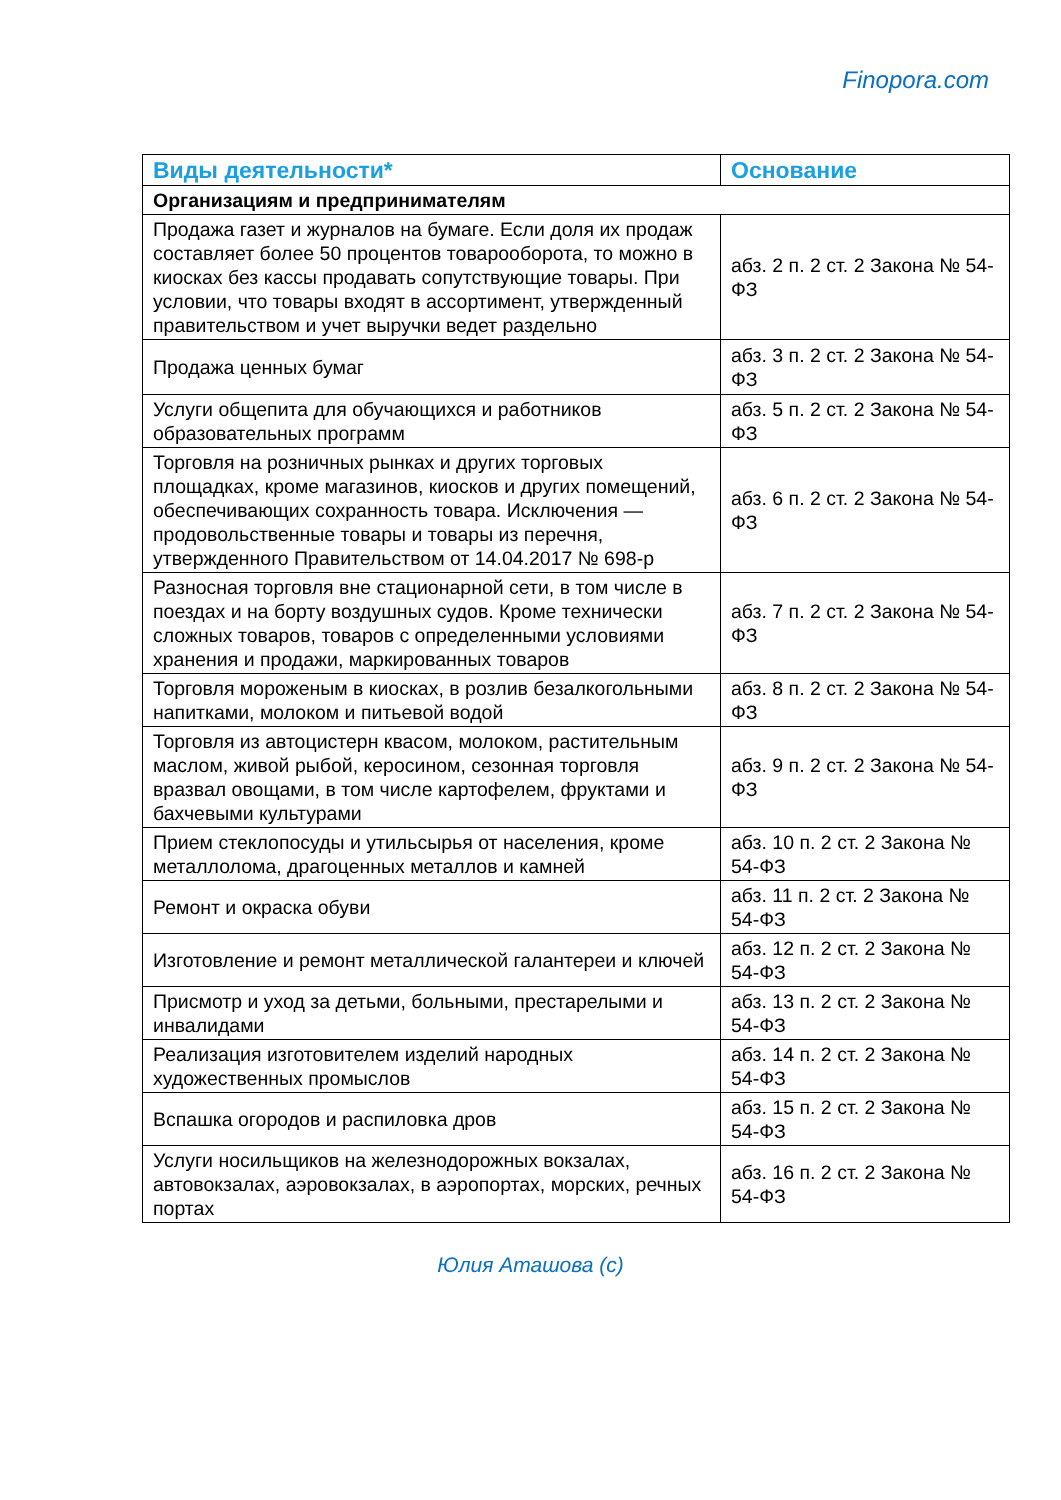Finopora.com
| Виды деятельности* | Основание |
| --- | --- |
| Организациям и предпринимателям | |
| Продажа газет и журналов на бумаге. Если доля их продаж составляет более 50 процентов товарооборота, то можно в киосках без кассы продавать сопутствующие товары. При условии, что товары входят в ассортимент, утвержденный правительством и учет выручки ведет раздельно | абз. 2 п. 2 ст. 2 Закона № 54-ФЗ |
| Продажа ценных бумаг | абз. 3 п. 2 ст. 2 Закона № 54-ФЗ |
| Услуги общепита для обучающихся и работников образовательных программ | абз. 5 п. 2 ст. 2 Закона № 54-ФЗ |
| Торговля на розничных рынках и других торговых площадках, кроме магазинов, киосков и других помещений, обеспечивающих сохранность товара. Исключения — продовольственные товары и товары из перечня, утвержденного Правительством от 14.04.2017 № 698-р | абз. 6 п. 2 ст. 2 Закона № 54-ФЗ |
| Разносная торговля вне стационарной сети, в том числе в поездах и на борту воздушных судов. Кроме технически сложных товаров, товаров с определенными условиями хранения и продажи, маркированных товаров | абз. 7 п. 2 ст. 2 Закона № 54-ФЗ |
| Торговля мороженым в киосках, в розлив безалкогольными напитками, молоком и питьевой водой | абз. 8 п. 2 ст. 2 Закона № 54-ФЗ |
| Торговля из автоцистерн квасом, молоком, растительным маслом, живой рыбой, керосином, сезонная торговля вразвал овощами, в том числе картофелем, фруктами и бахчевыми культурами | абз. 9 п. 2 ст. 2 Закона № 54-ФЗ |
| Прием стеклопосуды и утильсырья от населения, кроме металлолома, драгоценных металлов и камней | абз. 10 п. 2 ст. 2 Закона № 54-ФЗ |
| Ремонт и окраска обуви | абз. 11 п. 2 ст. 2 Закона № 54-ФЗ |
| Изготовление и ремонт металлической галантереи и ключей | абз. 12 п. 2 ст. 2 Закона № 54-ФЗ |
| Присмотр и уход за детьми, больными, престарелыми и инвалидами | абз. 13 п. 2 ст. 2 Закона № 54-ФЗ |
| Реализация изготовителем изделий народных художественных промыслов | абз. 14 п. 2 ст. 2 Закона № 54-ФЗ |
| Вспашка огородов и распиловка дров | абз. 15 п. 2 ст. 2 Закона № 54-ФЗ |
| Услуги носильщиков на железнодорожных вокзалах, автовокзалах, аэровокзалах, в аэропортах, морских, речных портах | абз. 16 п. 2 ст. 2 Закона № 54-ФЗ |
Юлия Аташова (c)